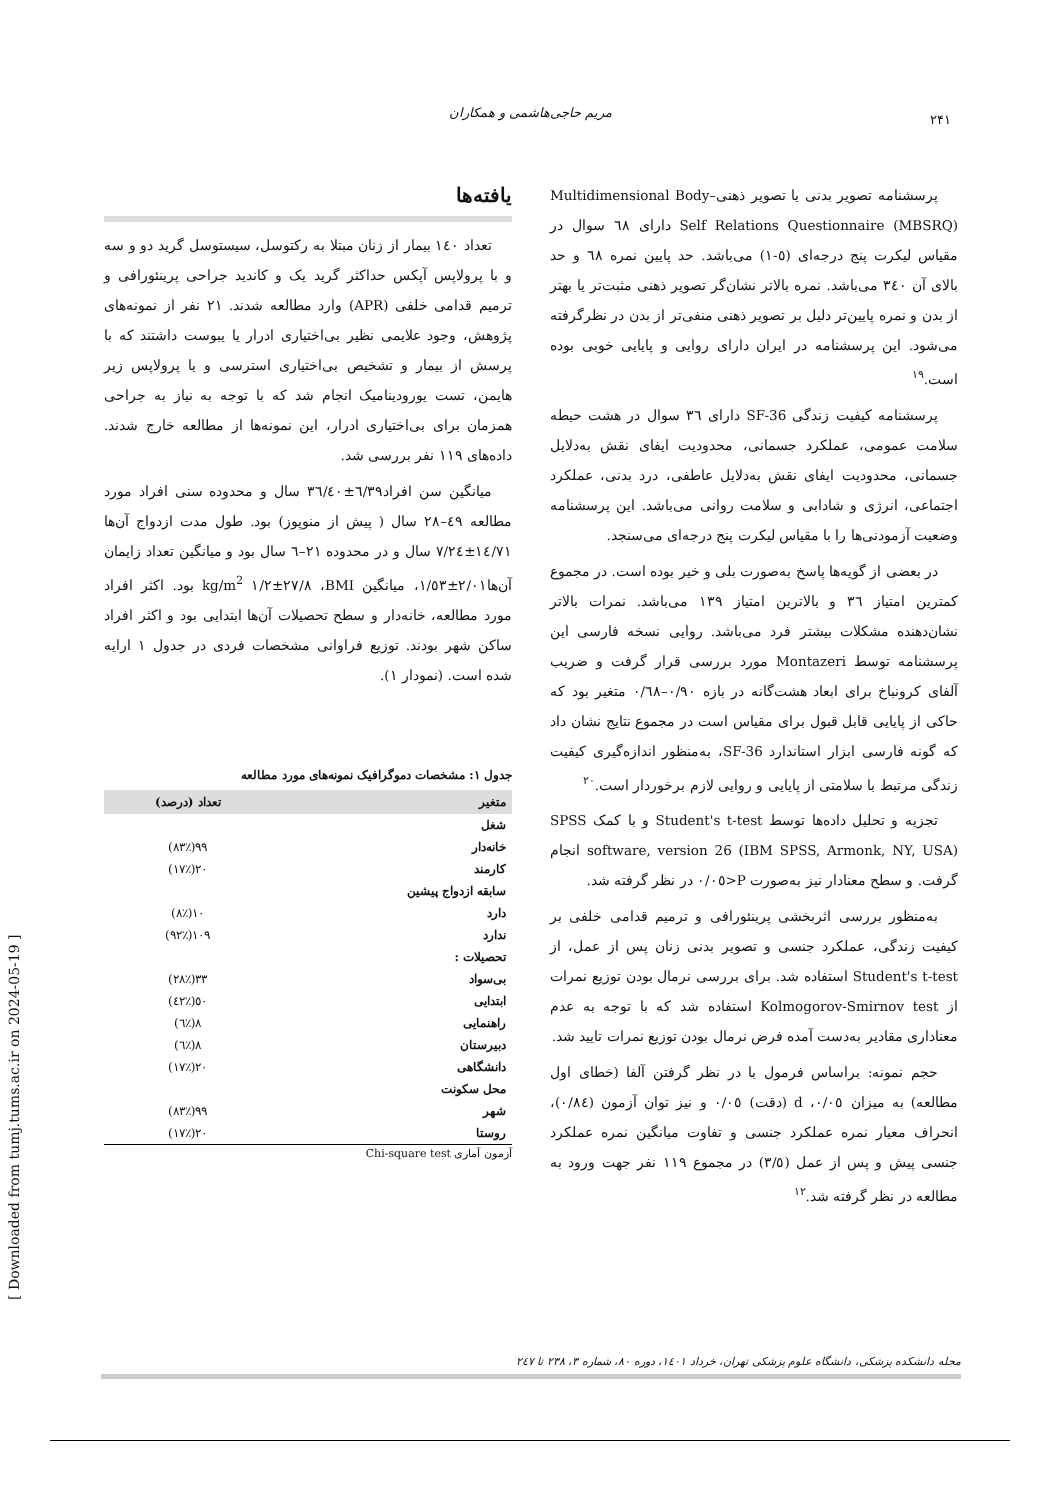مریم حاجی‌هاشمی و همکاران ۲۴۱
پرسشنامه تصویر بدنی یا تصویر ذهنی–Multidimensional Body Self Relations Questionnaire (MBSRQ) دارای ٦٨ سوال در مقیاس لیکرت پنج درجه‌ای (٥-١) می‌باشد. حد پایین نمره ٦٨ و حد بالای آن ٣٤٠ می‌باشد. نمره بالاتر نشان‌گر تصویر ذهنی مثبت‌تر یا بهتر از بدن و نمره پایین‌تر دلیل بر تصویر ذهنی منفی‌تر از بدن در نظرگرفته می‌شود. این پرسشنامه در ایران دارای روایی و پایایی خوبی بوده است.<sup>١٩</sup>
پرسشنامه کیفیت زندگی SF-36 دارای ٣٦ سوال در هشت حیطه سلامت عمومی، عملکرد جسمانی، محدودیت ایفای نقش به‌دلایل جسمانی، محدودیت ایفای نقش به‌دلایل عاطفی، درد بدنی، عملکرد اجتماعی، انرژی و شادابی و سلامت روانی می‌باشد. این پرسشنامه وضعیت آزمودنی‌ها را با مقیاس لیکرت پنج درجه‌ای می‌سنجد.
در بعضی از گویه‌ها پاسخ به‌صورت بلی و خیر بوده است. در مجموع کمترین امتیاز ٣٦ و بالاترین امتیاز ١٣٩ می‌باشد. نمرات بالاتر نشان‌دهنده مشکلات بیشتر فرد می‌باشد. روایی نسخه فارسی این پرسشنامه توسط Montazeri مورد بررسی قرار گرفت و ضریب آلفای کرونباخ برای ابعاد هشت‌گانه در بازه ٠/٩٠–٠/٦٨ متغیر بود که حاکی از پایایی قابل قبول برای مقیاس است در مجموع نتایج نشان داد که گونه فارسی ابزار استاندارد SF-36، به‌منظور اندازه‌گیری کیفیت زندگی مرتبط با سلامتی از پایایی و روایی لازم برخوردار است.<sup>٢٠</sup>
تجزیه و تحلیل داده‌ها توسط Student's t-test و با کمک SPSS software, version 26 (IBM SPSS, Armonk, NY, USA) انجام گرفت. و سطح معنادار نیز به‌صورت P<٠/٠٥ در نظر گرفته شد.
به‌منظور بررسی اثربخشی پرینئورافی و ترمیم قدامی خلفی بر کیفیت زندگی، عملکرد جنسی و تصویر بدنی زنان پس از عمل، از Student's t-test استفاده شد. برای بررسی نرمال بودن توزیع نمرات از Kolmogorov-Smirnov test استفاده شد که با توجه به عدم معناداری مقادیر به‌دست آمده فرض نرمال بودن توزیع نمرات تایید شد.
حجم نمونه: براساس فرمول با در نظر گرفتن آلفا (خطای اول مطالعه) به میزان ٠/٠٥، d (دقت) ٠/٠٥ و نیز توان آزمون (٠/٨٤)، انحراف معیار نمره عملکرد جنسی و تفاوت میانگین نمره عملکرد جنسی پیش و پس از عمل (٣/٥) در مجموع ١١٩ نفر جهت ورود به مطالعه در نظر گرفته شد.<sup>١٢</sup>
یافته‌ها
تعداد ١٤٠ بیمار از زنان مبتلا به رکتوسل، سیستوسل گرید دو و سه و با پرولاپس آپکس حداکثر گرید یک و کاندید جراحی پرینئورافی و ترمیم قدامی خلفی (APR) وارد مطالعه شدند. ٢١ نفر از نمونه‌های پژوهش، وجود علایمی نظیر بی‌اختیاری ادرار یا یبوست داشتند که با پرسش از بیمار و تشخیص بی‌اختیاری استرسی و یا پرولاپس زیر هایمن، تست یورودینامیک انجام شد که با توجه به نیاز به جراحی همزمان برای بی‌اختیاری ادرار، این نمونه‌ها از مطالعه خارج شدند. داده‌های ١١٩ نفر بررسی شد.
میانگین سن افراد٦/٣٩±٣٦/٤٠ سال و محدوده سنی افراد مورد مطالعه ٤٩–٢٨ سال ( پیش از منوپوز) بود. طول مدت ازدواج آن‌ها ١٤/٧١±٧/٢٤ سال و در محدوده ٢١–٦ سال بود و میانگین تعداد زایمان آن‌ها٢/٠١±١/٥٣، میانگین BMI، ٢٧/٨±١/٢ kg/m<sup>2</sup> بود. اکثر افراد مورد مطالعه، خانه‌دار و سطح تحصیلات آن‌ها ابتدایی بود و اکثر افراد ساکن شهر بودند. توزیع فراوانی مشخصات فردی در جدول ١ ارایه شده است. (نمودار ١).
جدول ١: مشخصات دموگرافیک نمونه‌های مورد مطالعه
| متغیر | تعداد (درصد) |
| --- | --- |
| شغل | |
| خانه‌دار | ٩٩(٪٨٣) |
| کارمند | ٢٠(٪١٧) |
| سابقه ازدواج پیشین | |
| دارد | ١٠(٪٨) |
| ندارد | ١٠٩(٪٩٢) |
| تحصیلات : | |
| بی‌سواد | ٣٣(٪٢٨) |
| ابتدایی | ٥٠(٪٤٢) |
| راهنمایی | ٨(٪٦) |
| دبیرستان | ٨(٪٦) |
| دانشگاهی | ٢٠(٪١٧) |
| محل سکونت | |
| شهر | ٩٩(٪٨٣) |
| روستا | ٢٠(٪١٧) |
آزمون آماری Chi-square test
مجله دانشکده پزشکی، دانشگاه علوم پزشکی تهران، خرداد ١٤٠١، دوره ٨٠، شماره ٣، ٢٣٨ تا ٢٤٧
[ Downloaded from tumj.tums.ac.ir on 2024-05-19 ]